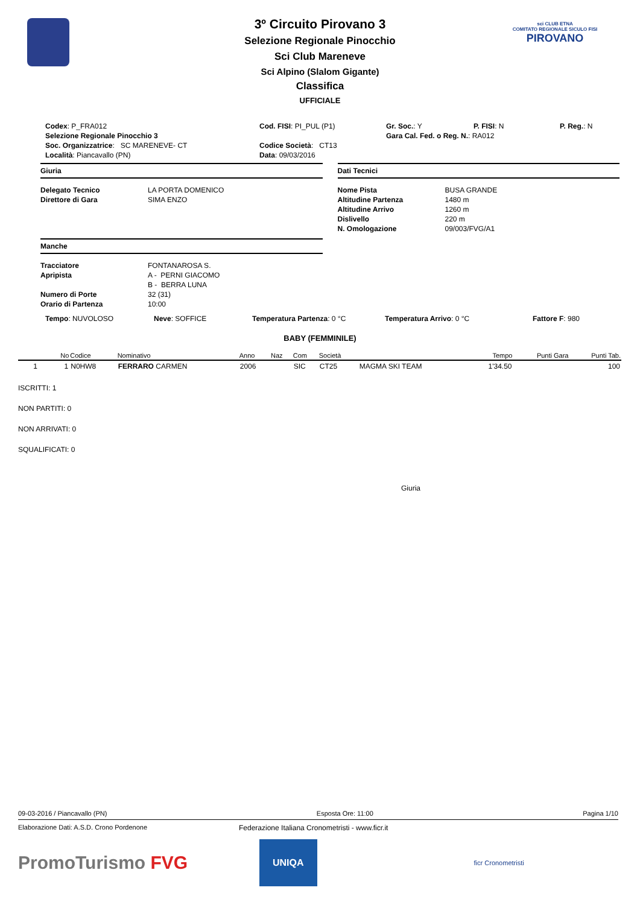sci CLUB ETNA
COMITATO REGIONALE SICULO FISI
PIROVANO
3º Circuito Pirovano 3
Selezione Regionale Pinocchio
Sci Club Mareneve
Sci Alpino (Slalom Gigante)
Classifica
UFFICIALE
Codex: P_FRA012 Cod. FISI: PI_PUL (P1) Gr. Soc.: Y P. FISI: N P. Reg.: N
Selezione Regionale Pinocchio 3 Gara Cal. Fed. o Reg. N.: RA012
Soc. Organizzatrice: SC MARENEVE- CT Codice Società: CT13
Località: Piancavallo (PN) Data: 09/03/2016
Giuria
Delegato Tecnico LA PORTA DOMENICO
Direttore di Gara SIMA ENZO
Manche
Tracciatore FONTANAROSA S.
Apripista A - PERNI GIACOMO
B - BERRA LUNA
Numero di Porte 32 (31)
Orario di Partenza 10:00
Dati Tecnici
Nome Pista BUSA GRANDE
Altitudine Partenza 1480 m
Altitudine Arrivo 1260 m
Dislivello 220 m
N. Omologazione 09/003/FVG/A1
Tempo: NUVOLOSO Neve: SOFFICE Temperatura Partenza: 0 °C Temperatura Arrivo: 0 °C Fattore F: 980
BABY (FEMMINILE)
| | No | Codice | Nominativo | Anno | Naz | Com | Società | | Tempo | Punti Gara | Punti Tab. |
| --- | --- | --- | --- | --- | --- | --- | --- | --- | --- | --- | --- |
| 1 | 1 | N0HW8 | FERRARO CARMEN | 2006 | | SIC | CT25 | MAGMA SKI TEAM | 1'34.50 | | 100 |
ISCRITTI: 1
NON PARTITI: 0
NON ARRIVATI: 0
SQUALIFICATI: 0
Giuria
09-03-2016 / Piancavallo (PN) Esposta Ore: 11:00 Pagina 1/10
Elaborazione Dati: A.S.D. Crono Pordenone Federazione Italiana Cronometristi - www.ficr.it
PromoTurismo FVG UNIQA ficr Cronometristi